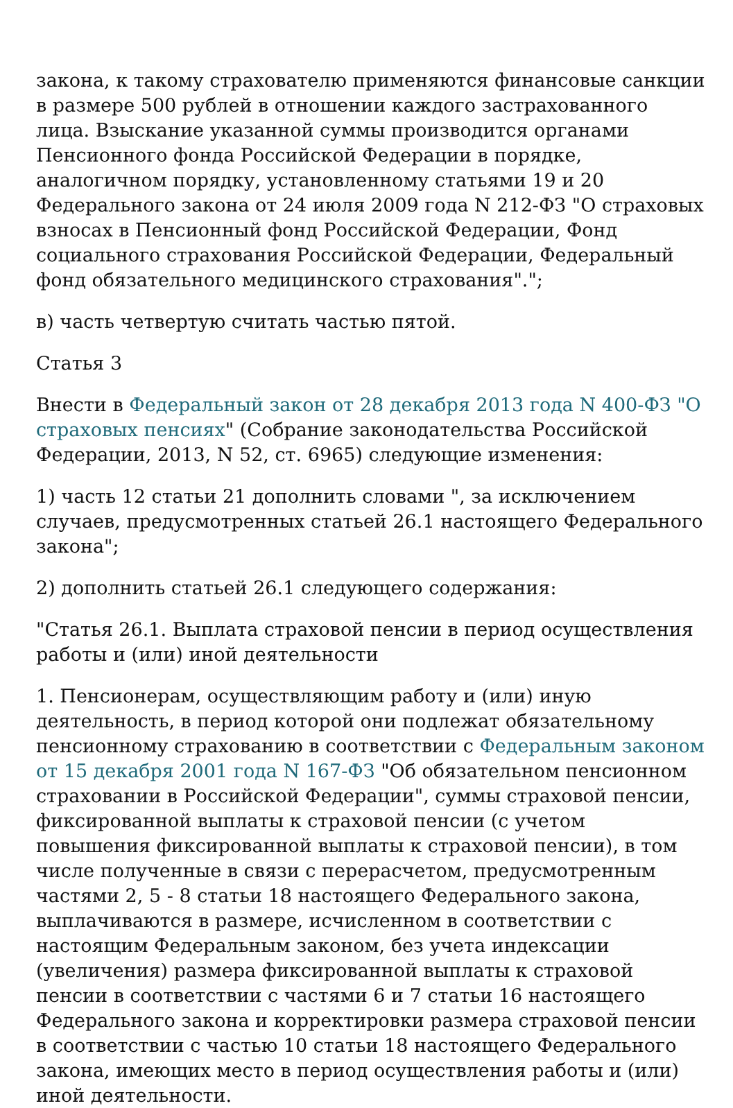закона, к такому страхователю применяются финансовые санкции в размере 500 рублей в отношении каждого застрахованного лица. Взыскание указанной суммы производится органами Пенсионного фонда Российской Федерации в порядке, аналогичном порядку, установленному статьями 19 и 20 Федерального закона от 24 июля 2009 года N 212-ФЗ "О страховых взносах в Пенсионный фонд Российской Федерации, Фонд социального страхования Российской Федерации, Федеральный фонд обязательного медицинского страхования".";
в) часть четвертую считать частью пятой.
Статья 3
Внести в Федеральный закон от 28 декабря 2013 года N 400-ФЗ "О страховых пенсиях" (Собрание законодательства Российской Федерации, 2013, N 52, ст. 6965) следующие изменения:
1) часть 12 статьи 21 дополнить словами ", за исключением случаев, предусмотренных статьей 26.1 настоящего Федерального закона";
2) дополнить статьей 26.1 следующего содержания:
"Статья 26.1. Выплата страховой пенсии в период осуществления работы и (или) иной деятельности
1. Пенсионерам, осуществляющим работу и (или) иную деятельность, в период которой они подлежат обязательному пенсионному страхованию в соответствии с Федеральным законом от 15 декабря 2001 года N 167-ФЗ "Об обязательном пенсионном страховании в Российской Федерации", суммы страховой пенсии, фиксированной выплаты к страховой пенсии (с учетом повышения фиксированной выплаты к страховой пенсии), в том числе полученные в связи с перерасчетом, предусмотренным частями 2, 5 - 8 статьи 18 настоящего Федерального закона, выплачиваются в размере, исчисленном в соответствии с настоящим Федеральным законом, без учета индексации (увеличения) размера фиксированной выплаты к страховой пенсии в соответствии с частями 6 и 7 статьи 16 настоящего Федерального закона и корректировки размера страховой пенсии в соответствии с частью 10 статьи 18 настоящего Федерального закона, имеющих место в период осуществления работы и (или) иной деятельности.